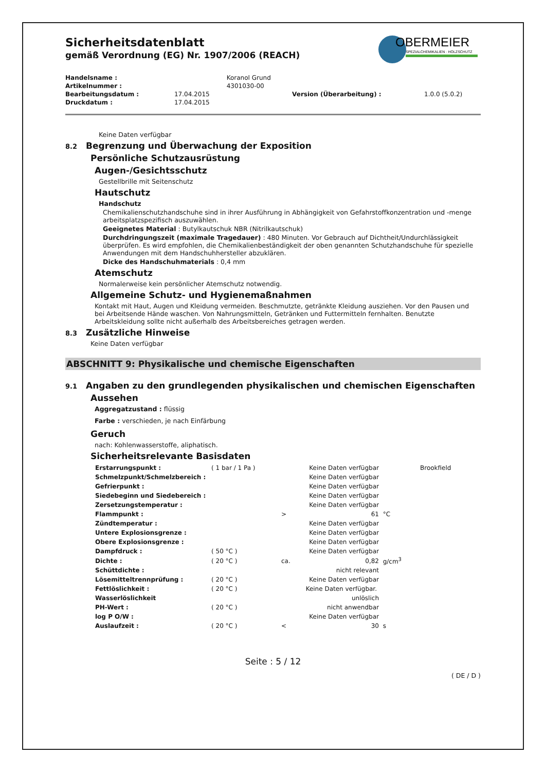Sicherheitsdatenblatt
gemäß Verordnung (EG) Nr. 1907/2006 (REACH)
OBERMEIER
SPEZIALCHEMIKALIEN · HOLZSCHUTZ
| Handelsname : | | Koranol Grund | | |
| Artikelnummer : | | 4301030-00 | | |
| Bearbeitungsdatum : | 17.04.2015 | | Version (Überarbeitung) : | 1.0.0 (5.0.2) |
| Druckdatum : | 17.04.2015 | | | |
Keine Daten verfügbar
8.2 Begrenzung und Überwachung der Exposition
Persönliche Schutzausrüstung
Augen-/Gesichtsschutz
Gestellbrille mit Seitenschutz
Hautschutz
Handschutz
Chemikalienschutzhandschuhe sind in ihrer Ausführung in Abhängigkeit von Gefahrstoffkonzentration und -menge arbeitsplatzspezifisch auszuwählen.
Geeignetes Material : Butylkautschuk NBR (Nitrilkautschuk)
Durchdringungszeit (maximale Tragedauer) : 480 Minuten. Vor Gebrauch auf Dichtheit/Undurchlässigkeit überprüfen. Es wird empfohlen, die Chemikalienbeständigkeit der oben genannten Schutzhandschuhe für spezielle Anwendungen mit dem Handschuhhersteller abzuklären.
Dicke des Handschuhmaterials : 0,4 mm
Atemschutz
Normalerweise kein persönlicher Atemschutz notwendig.
Allgemeine Schutz- und Hygienemaßnahmen
Kontakt mit Haut, Augen und Kleidung vermeiden. Beschmutzte, getränkte Kleidung ausziehen. Vor den Pausen und bei Arbeitsende Hände waschen. Von Nahrungsmitteln, Getränken und Futtermitteln fernhalten. Benutzte Arbeitskleidung sollte nicht außerhalb des Arbeitsbereiches getragen werden.
8.3 Zusätzliche Hinweise
Keine Daten verfügbar
ABSCHNITT 9: Physikalische und chemische Eigenschaften
9.1 Angaben zu den grundlegenden physikalischen und chemischen Eigenschaften
Aussehen
Aggregatzustand : flüssig
Farbe : verschieden, je nach Einfärbung
Geruch
nach: Kohlenwasserstoffe, aliphatisch.
Sicherheitsrelevante Basisdaten
| Erstarrungspunkt : | ( 1 bar / 1 Pa ) | | Keine Daten verfügbar | | Brookfield |
| Schmelzpunkt/Schmelzbereich : | | | Keine Daten verfügbar | | |
| Gefrierpunkt : | | | Keine Daten verfügbar | | |
| Siedebeginn und Siedebereich : | | | Keine Daten verfügbar | | |
| Zersetzungstemperatur : | | | Keine Daten verfügbar | | |
| Flammpunkt : | | > | 61 | °C | |
| Zündtemperatur : | | | Keine Daten verfügbar | | |
| Untere Explosionsgrenze : | | | Keine Daten verfügbar | | |
| Obere Explosionsgrenze : | | | Keine Daten verfügbar | | |
| Dampfdruck : | ( 50 °C ) | | Keine Daten verfügbar | | |
| Dichte : | ( 20 °C ) | ca. | 0,82 | g/cm<sup>3</sup> | |
| Schüttdichte : | | | nicht relevant | | |
| Lösemitteltrennprüfung : | ( 20 °C ) | | Keine Daten verfügbar | | |
| Fettlöslichkeit : | ( 20 °C ) | | Keine Daten verfügbar. | | |
| Wasserlöslichkeit | | | unlöslich | | |
| PH-Wert : | ( 20 °C ) | | nicht anwendbar | | |
| log P O/W : | | | Keine Daten verfügbar | | |
| Auslaufzeit : | ( 20 °C ) | < | 30 | s | |
Seite : 5 / 12
( DE / D )